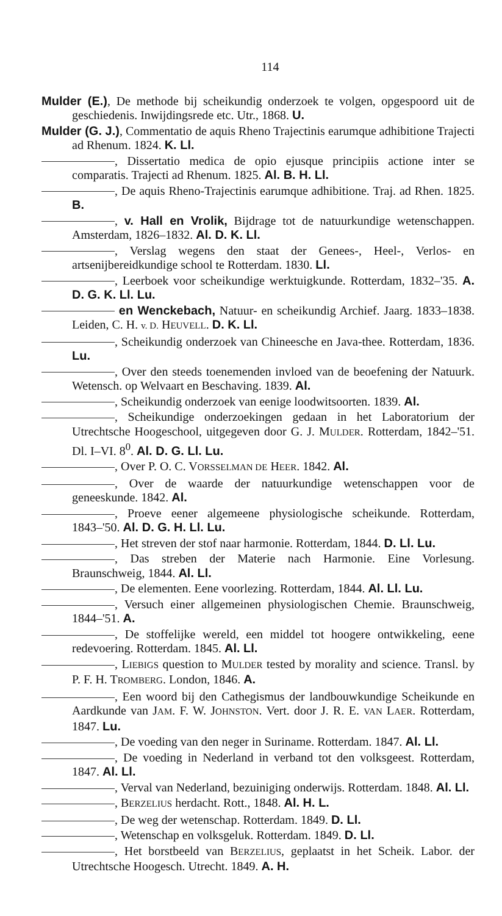114
Mulder (E.), De methode bij scheikundig onderzoek te volgen, opgespoord uit de geschiedenis. Inwijdingsrede etc. Utr., 1868. U.
Mulder (G. J.), Commentatio de aquis Rheno Trajectinis earumque adhibitione Trajecti ad Rhenum. 1824. K. Ll.
, Dissertatio medica de opio ejusque principiis actione inter se comparatis. Trajecti ad Rhenum. 1825. Al. B. H. Ll.
, De aquis Rheno-Trajectinis earumque adhibitione. Traj. ad Rhen. 1825. B.
, v. Hall en Vrolik, Bijdrage tot de natuurkundige wetenschappen. Amsterdam, 1826–1832. Al. D. K. Ll.
, Verslag wegens den staat der Genees-, Heel-, Verlos- en artsenijbereidkundige school te Rotterdam. 1830. Ll.
, Leerboek voor scheikundige werktuigkunde. Rotterdam, 1832–'35. A. D. G. K. Ll. Lu.
en Wenckebach, Natuur- en scheikundig Archief. Jaarg. 1833–1838. Leiden, C. H. v. D. HEUVELL. D. K. Ll.
, Scheikundig onderzoek van Chineesche en Java-thee. Rotterdam, 1836. Lu.
, Over den steeds toenemenden invloed van de beoefening der Natuurk. Wetensch. op Welvaart en Beschaving. 1839. Al.
, Scheikundig onderzoek van eenige loodwitsoorten. 1839. Al.
, Scheikundige onderzoekingen gedaan in het Laboratorium der Utrechtsche Hoogeschool, uitgegeven door G. J. MULDER. Rotterdam, 1842–'51. Dl. I–VI. 8<sup>0</sup>. Al. D. G. Ll. Lu.
, Over P. O. C. VORSSELMAN DE HEER. 1842. Al.
, Over de waarde der natuurkundige wetenschappen voor de geneeskunde. 1842. Al.
, Proeve eener algemeene physiologische scheikunde. Rotterdam, 1843–'50. Al. D. G. H. Ll. Lu.
, Het streven der stof naar harmonie. Rotterdam, 1844. D. Ll. Lu.
, Das streben der Materie nach Harmonie. Eine Vorlesung. Braunschweig, 1844. Al. Ll.
, De elementen. Eene voorlezing. Rotterdam, 1844. Al. Ll. Lu.
, Versuch einer allgemeinen physiologischen Chemie. Braunschweig, 1844–'51. A.
, De stoffelijke wereld, een middel tot hoogere ontwikkeling, eene redevoering. Rotterdam. 1845. Al. Ll.
, LIEBIGS question to MULDER tested by morality and science. Transl. by P. F. H. TROMBERG. London, 1846. A.
, Een woord bij den Cathegismus der landbouwkundige Scheikunde en Aardkunde van JAM. F. W. JOHNSTON. Vert. door J. R. E. VAN LAER. Rotterdam, 1847. Lu.
, De voeding van den neger in Suriname. Rotterdam. 1847. Al. Ll.
, De voeding in Nederland in verband tot den volksgeest. Rotterdam, 1847. Al. Ll.
, Verval van Nederland, bezuiniging onderwijs. Rotterdam. 1848. Al. Ll.
, BERZELIUS herdacht. Rott., 1848. Al. H. L.
, De weg der wetenschap. Rotterdam. 1849. D. Ll.
, Wetenschap en volksgeluk. Rotterdam. 1849. D. Ll.
, Het borstbeeld van BERZELIUS, geplaatst in het Scheik. Labor. der Utrechtsche Hoogesch. Utrecht. 1849. A. H.